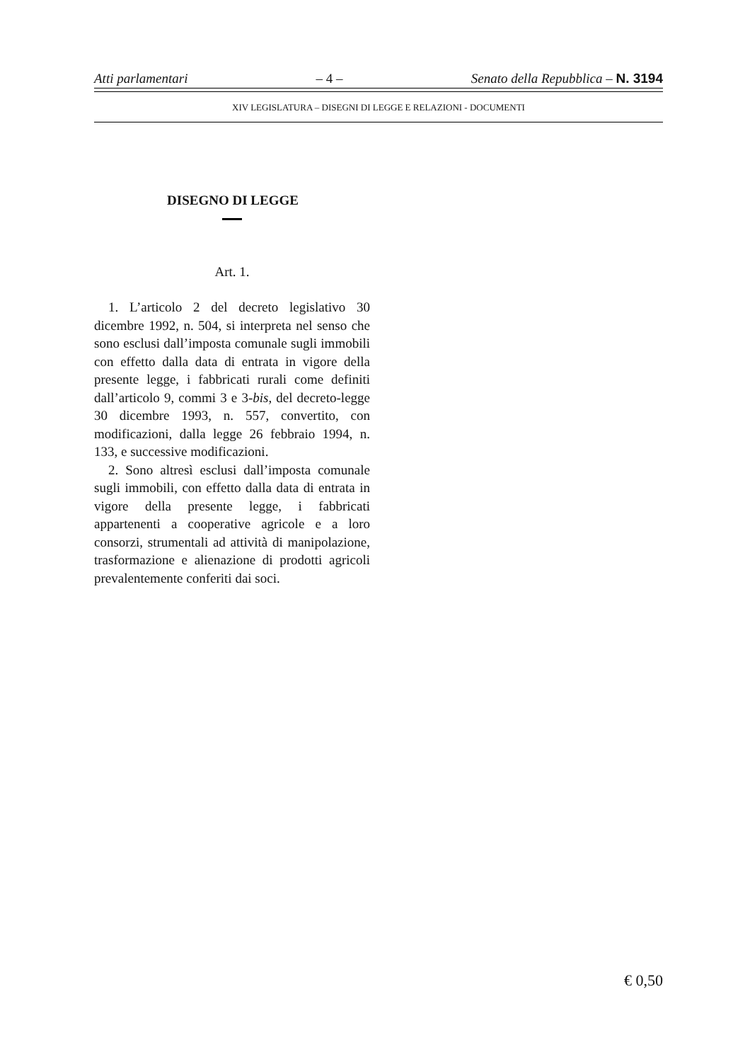Atti parlamentari – 4 – Senato della Repubblica – N. 3194
XIV LEGISLATURA – DISEGNI DI LEGGE E RELAZIONI - DOCUMENTI
DISEGNO DI LEGGE
Art. 1.
1. L’articolo 2 del decreto legislativo 30 dicembre 1992, n. 504, si interpreta nel senso che sono esclusi dall’imposta comunale sugli immobili con effetto dalla data di entrata in vigore della presente legge, i fabbricati rurali come definiti dall’articolo 9, commi 3 e 3-bis, del decreto-legge 30 dicembre 1993, n. 557, convertito, con modificazioni, dalla legge 26 febbraio 1994, n. 133, e successive modificazioni.
2. Sono altresì esclusi dall’imposta comunale sugli immobili, con effetto dalla data di entrata in vigore della presente legge, i fabbricati appartenenti a cooperative agricole e a loro consorzi, strumentali ad attività di manipolazione, trasformazione e alienazione di prodotti agricoli prevalentemente conferiti dai soci.
€ 0,50